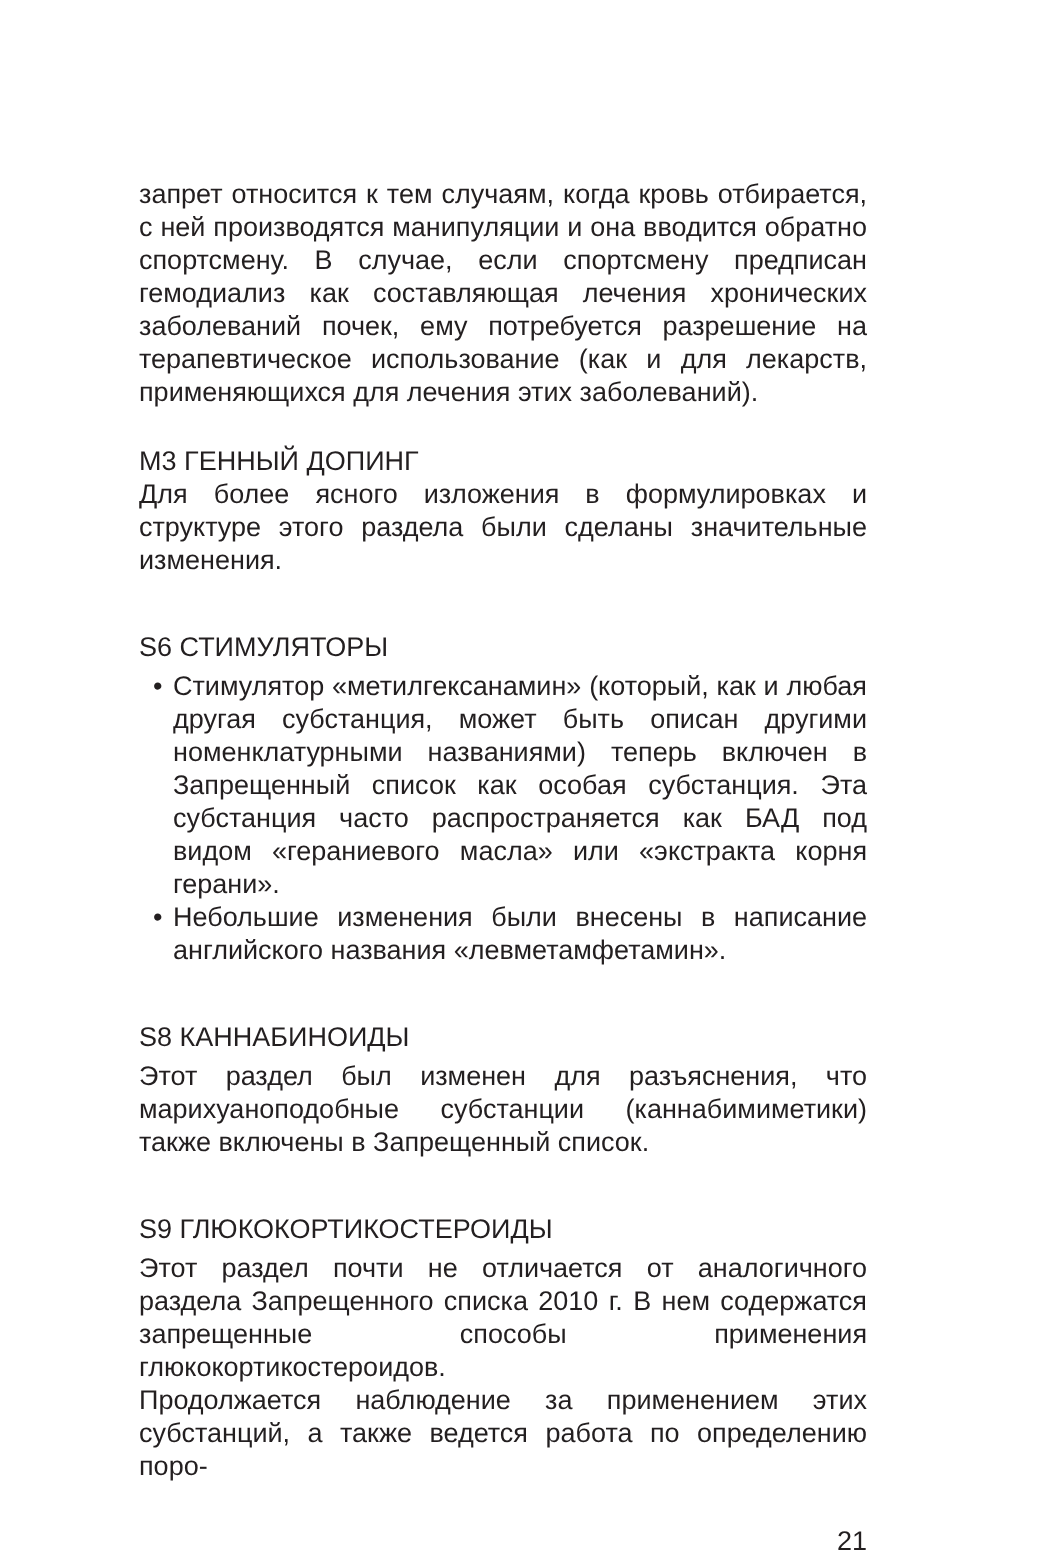запрет относится к тем случаям, когда кровь отбирается, с ней производятся манипуляции и она вводится обратно спортсмену. В случае, если спортсмену предписан гемодиализ как составляющая лечения хронических заболеваний почек, ему потребуется разрешение на терапевтическое использование (как и для лекарств, применяющихся для лечения этих заболеваний).
М3 ГЕННЫЙ ДОПИНГ
Для более ясного изложения в формулировках и структуре этого раздела были сделаны значительные изменения.
S6 СТИМУЛЯТОРЫ
• Стимулятор «метилгексанамин» (который, как и любая другая субстанция, может быть описан другими номенклатурными названиями) теперь включен в Запрещенный список как особая субстанция. Эта субстанция часто распространяется как БАД под видом «гераниевого масла» или «экстракта корня герани».
• Небольшие изменения были внесены в написание английского названия «левметамфетамин».
S8 КАННАБИНОИДЫ
Этот раздел был изменен для разъяснения, что марихуаноподобные субстанции (каннабимиметики) также включены в Запрещенный список.
S9 ГЛЮКОКОРТИКОСТЕРОИДЫ
Этот раздел почти не отличается от аналогичного раздела Запрещенного списка 2010 г. В нем содержатся запрещенные способы применения глюкокортикостероидов.
Продолжается наблюдение за применением этих субстанций, а также ведется работа по определению поро-
21